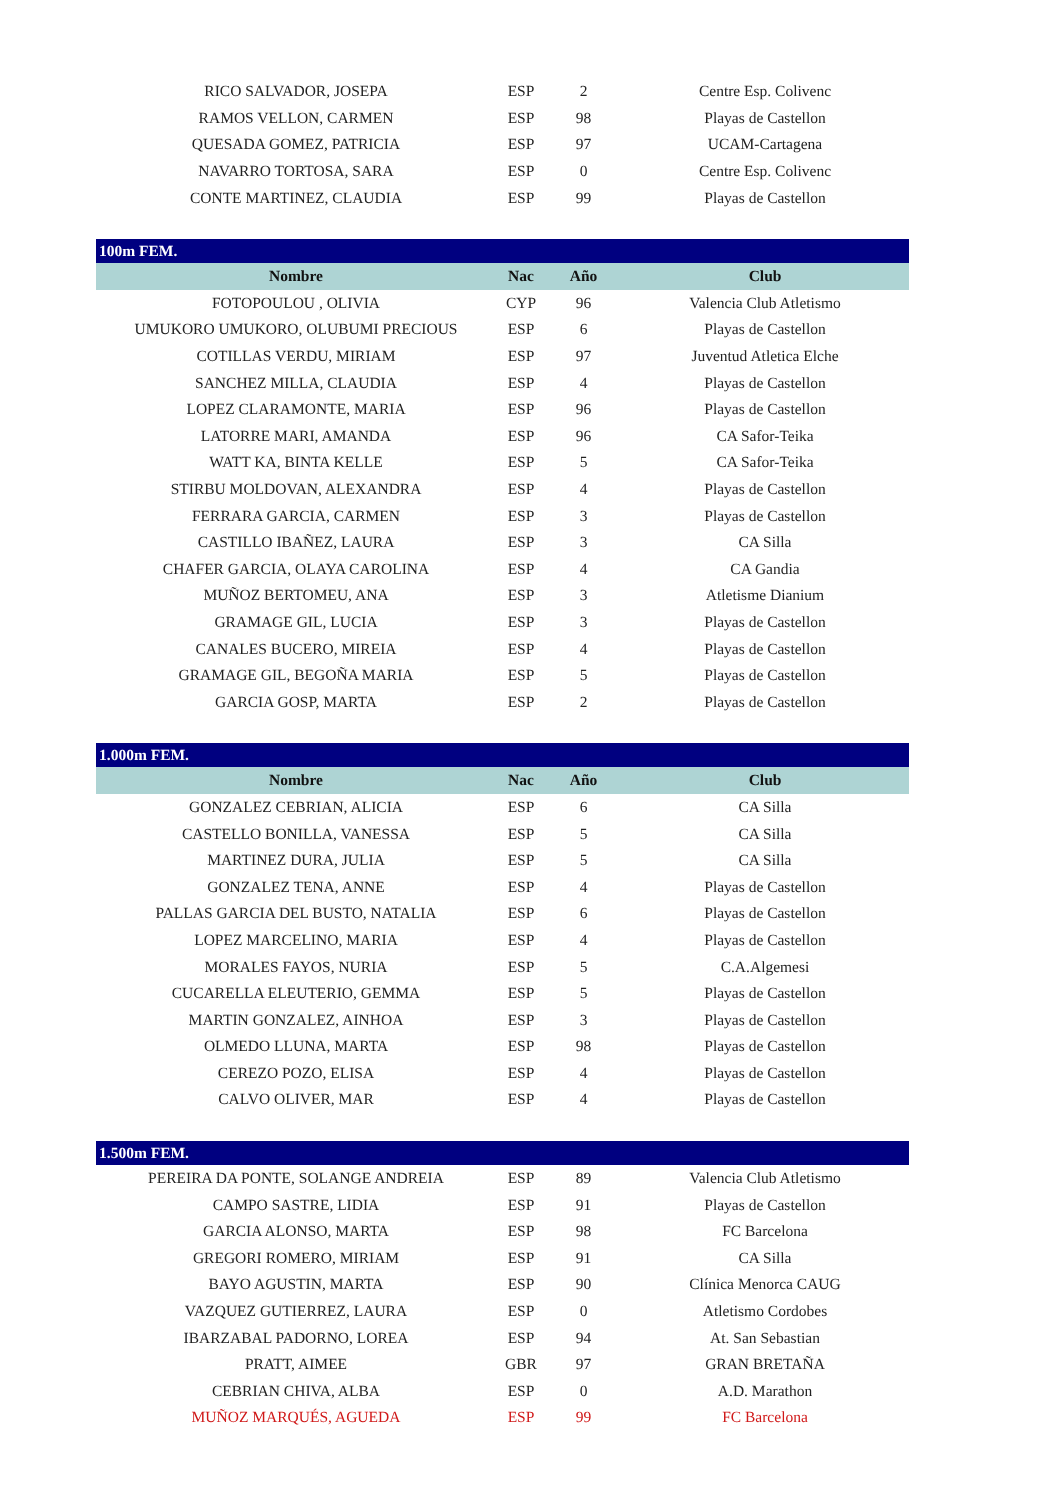| RICO SALVADOR, JOSEPA | ESP | 2 | Centre Esp. Colivenc |
| RAMOS VELLON, CARMEN | ESP | 98 | Playas de Castellon |
| QUESADA GOMEZ, PATRICIA | ESP | 97 | UCAM-Cartagena |
| NAVARRO TORTOSA, SARA | ESP | 0 | Centre Esp. Colivenc |
| CONTE MARTINEZ, CLAUDIA | ESP | 99 | Playas de Castellon |
| 100m FEM. | | | |
| Nombre | Nac | Año | Club |
| FOTOPOULOU , OLIVIA | CYP | 96 | Valencia Club Atletismo |
| UMUKORO UMUKORO, OLUBUMI PRECIOUS | ESP | 6 | Playas de Castellon |
| COTILLAS VERDU, MIRIAM | ESP | 97 | Juventud Atletica Elche |
| SANCHEZ MILLA, CLAUDIA | ESP | 4 | Playas de Castellon |
| LOPEZ CLARAMONTE, MARIA | ESP | 96 | Playas de Castellon |
| LATORRE MARI, AMANDA | ESP | 96 | CA Safor-Teika |
| WATT KA, BINTA KELLE | ESP | 5 | CA Safor-Teika |
| STIRBU MOLDOVAN, ALEXANDRA | ESP | 4 | Playas de Castellon |
| FERRARA GARCIA, CARMEN | ESP | 3 | Playas de Castellon |
| CASTILLO IBAÑEZ, LAURA | ESP | 3 | CA Silla |
| CHAFER GARCIA, OLAYA CAROLINA | ESP | 4 | CA Gandia |
| MUÑOZ BERTOMEU, ANA | ESP | 3 | Atletisme Dianium |
| GRAMAGE GIL, LUCIA | ESP | 3 | Playas de Castellon |
| CANALES BUCERO, MIREIA | ESP | 4 | Playas de Castellon |
| GRAMAGE GIL, BEGOÑA MARIA | ESP | 5 | Playas de Castellon |
| GARCIA GOSP, MARTA | ESP | 2 | Playas de Castellon |
| 1.000m FEM. | | | |
| Nombre | Nac | Año | Club |
| GONZALEZ CEBRIAN, ALICIA | ESP | 6 | CA Silla |
| CASTELLO BONILLA, VANESSA | ESP | 5 | CA Silla |
| MARTINEZ DURA, JULIA | ESP | 5 | CA Silla |
| GONZALEZ TENA, ANNE | ESP | 4 | Playas de Castellon |
| PALLAS GARCIA DEL BUSTO, NATALIA | ESP | 6 | Playas de Castellon |
| LOPEZ MARCELINO, MARIA | ESP | 4 | Playas de Castellon |
| MORALES FAYOS, NURIA | ESP | 5 | C.A.Algemesi |
| CUCARELLA ELEUTERIO, GEMMA | ESP | 5 | Playas de Castellon |
| MARTIN GONZALEZ, AINHOA | ESP | 3 | Playas de Castellon |
| OLMEDO LLUNA, MARTA | ESP | 98 | Playas de Castellon |
| CEREZO POZO, ELISA | ESP | 4 | Playas de Castellon |
| CALVO OLIVER, MAR | ESP | 4 | Playas de Castellon |
| 1.500m FEM. | | | |
| PEREIRA DA PONTE, SOLANGE ANDREIA | ESP | 89 | Valencia Club Atletismo |
| CAMPO SASTRE, LIDIA | ESP | 91 | Playas de Castellon |
| GARCIA ALONSO, MARTA | ESP | 98 | FC Barcelona |
| GREGORI ROMERO, MIRIAM | ESP | 91 | CA Silla |
| BAYO AGUSTIN, MARTA | ESP | 90 | Clínica Menorca CAUG |
| VAZQUEZ GUTIERREZ, LAURA | ESP | 0 | Atletismo Cordobes |
| IBARZABAL PADORNO, LOREA | ESP | 94 | At. San Sebastian |
| PRATT, AIMEE | GBR | 97 | GRAN BRETAÑA |
| CEBRIAN CHIVA, ALBA | ESP | 0 | A.D. Marathon |
| MUÑOZ MARQUÉS, AGUEDA | ESP | 99 | FC Barcelona |